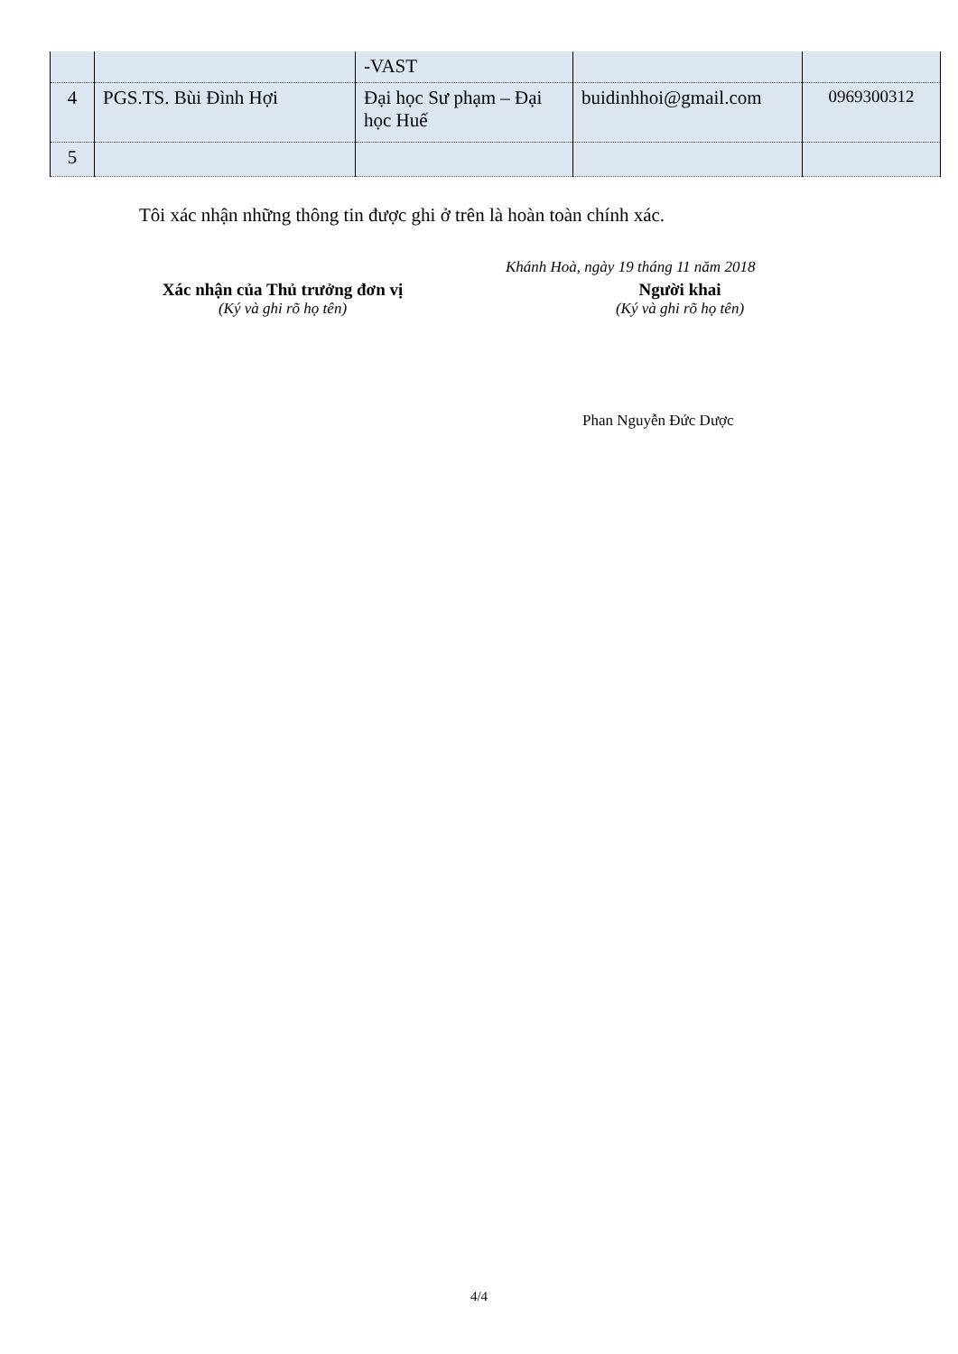| | | -VAST | | |
| 4 | PGS.TS. Bùi Đình Hợi | Đại học Sư phạm – Đại học Huế | buidinhhoi@gmail.com | 0969300312 |
| 5 | | | | |
Tôi xác nhận những thông tin được ghi ở trên là hoàn toàn chính xác.
Khánh Hoà, ngày 19 tháng 11 năm 2018
Xác nhận của Thủ trưởng đơn vị
(Ký và ghi rõ họ tên)
Người khai
(Ký và ghi rõ họ tên)
Phan Nguyễn Đức Dược
4/4